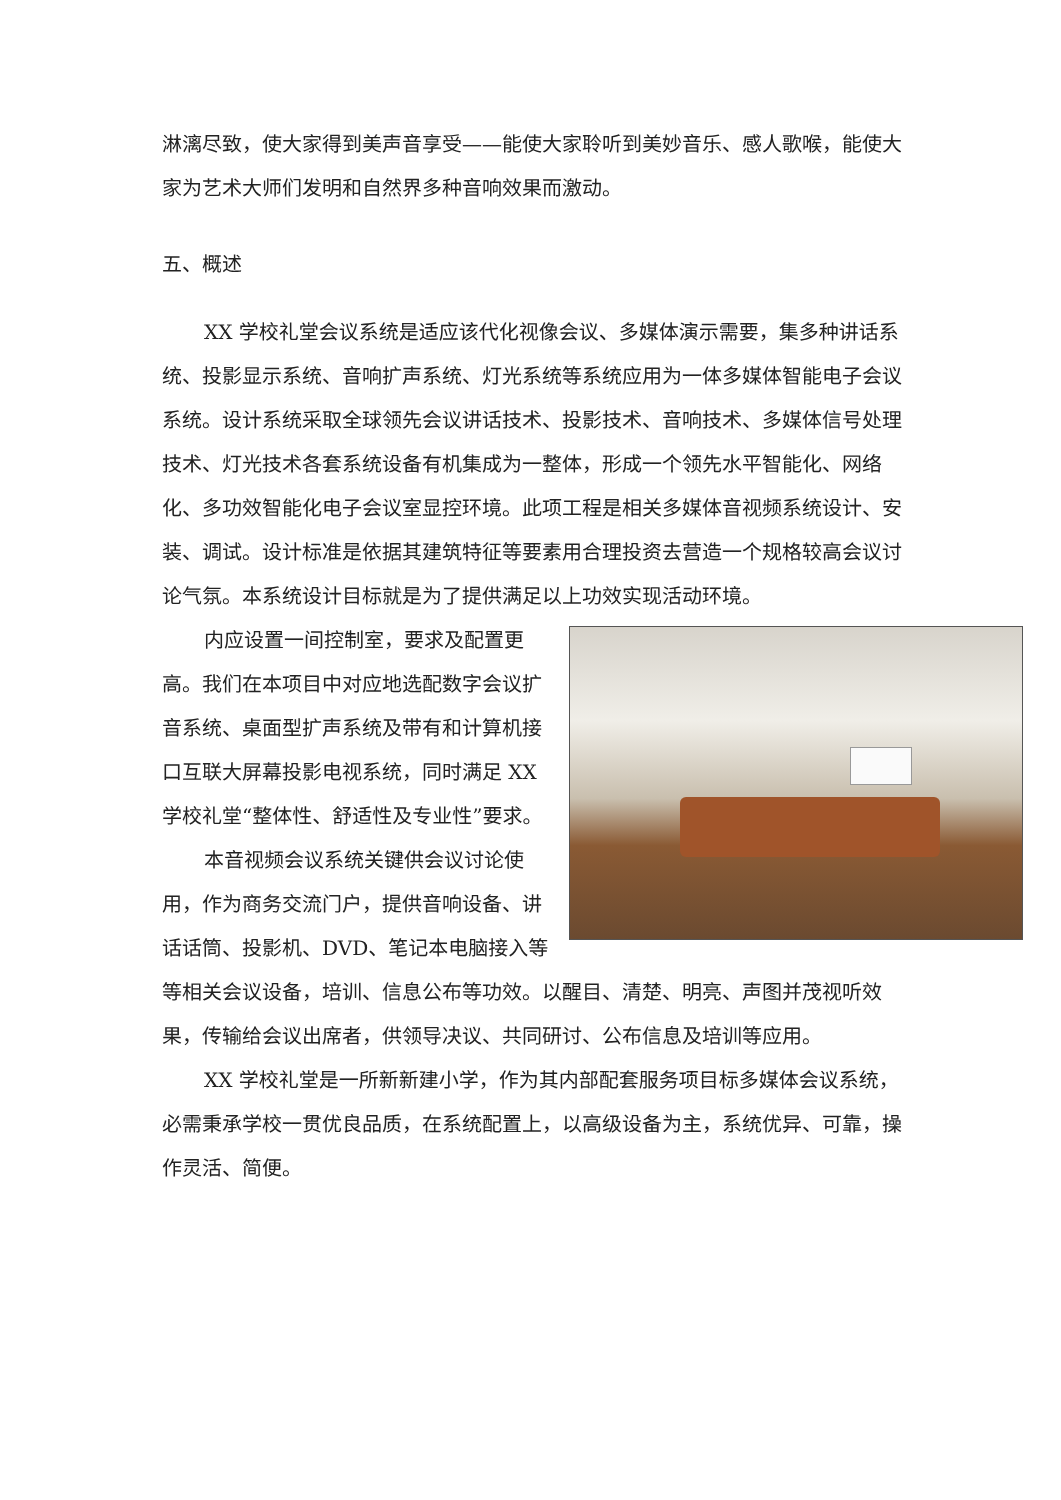淋漓尽致，使大家得到美声音享受——能使大家聆听到美妙音乐、感人歌喉，能使大家为艺术大师们发明和自然界多种音响效果而激动。
五、概述
XX 学校礼堂会议系统是适应该代化视像会议、多媒体演示需要，集多种讲话系统、投影显示系统、音响扩声系统、灯光系统等系统应用为一体多媒体智能电子会议系统。设计系统采取全球领先会议讲话技术、投影技术、音响技术、多媒体信号处理技术、灯光技术各套系统设备有机集成为一整体，形成一个领先水平智能化、网络化、多功效智能化电子会议室显控环境。此项工程是相关多媒体音视频系统设计、安装、调试。设计标准是依据其建筑特征等要素用合理投资去营造一个规格较高会议讨论气氛。本系统设计目标就是为了提供满足以上功效实现活动环境。
内应设置一间控制室，要求及配置更高。我们在本项目中对应地选配数字会议扩音系统、桌面型扩声系统及带有和计算机接口互联大屏幕投影电视系统，同时满足 XX 学校礼堂“整体性、舒适性及专业性”要求。
本音视频会议系统关键供会议讨论使用，作为商务交流门户，提供音响设备、讲话话筒、投影机、DVD、笔记本电脑接入等等相关会议设备，培训、信息公布等功效。以醒目、清楚、明亮、声图并茂视听效果，传输给会议出席者，供领导决议、共同研讨、公布信息及培训等应用。
XX 学校礼堂是一所新新建小学，作为其内部配套服务项目标多媒体会议系统，必需秉承学校一贯优良品质，在系统配置上，以高级设备为主，系统优异、可靠，操作灵活、简便。